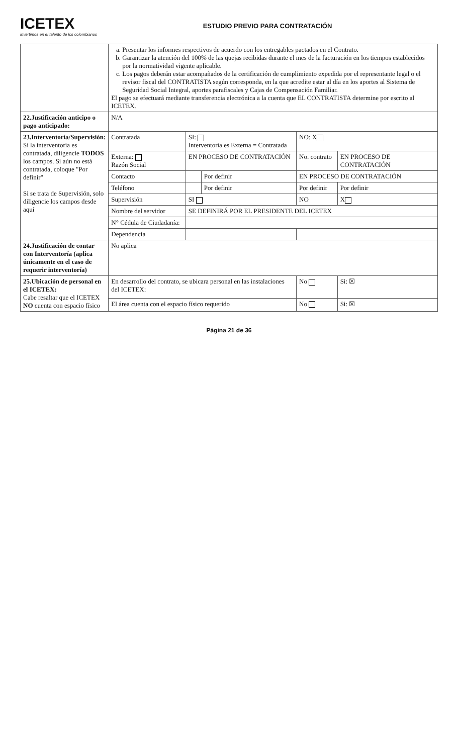ICETEX
invertimos en el talento de los colombianos
ESTUDIO PREVIO PARA CONTRATACIÓN
| | a. Presentar los informes respectivos de acuerdo con los entregables pactados en el Contrato. b. Garantizar la atención del 100% de las quejas recibidas durante el mes de la facturación en los tiempos establecidos por la normatividad vigente aplicable. c. Los pagos deberán estar acompañados de la certificación de cumplimiento expedida por el representante legal o el revisor fiscal del CONTRATISTA según corresponda, en la que acredite estar al día en los aportes al Sistema de Seguridad Social Integral, aportes parafiscales y Cajas de Compensación Familiar. El pago se efectuará mediante transferencia electrónica a la cuenta que EL CONTRATISTA determine por escrito al ICETEX. | | | | |
| 22.Justificación anticipo o pago anticipado: | N/A | | | | |
| 23.Interventoría/Supervisión: Si la interventoría es contratada, diligencie TODOS los campos. Si aún no está contratada, coloque "Por definir" Si se trata de Supervisión, solo diligencie los campos desde aquí | Contratada | SI: Interventoría es Externa = Contratada | | NO: X | |
| | Externa: Razón Social | EN PROCESO DE CONTRATACIÓN | | No. contrato | EN PROCESO DE CONTRATACIÓN |
| | Contacto | | Por definir | EN PROCESO DE CONTRATACIÓN | |
| | Teléfono | | Por definir | Por definir | Por definir |
| | Supervisión | SI | | NO | X |
| | Nombre del servidor | SE DEFINIRÁ POR EL PRESIDENTE DEL ICETEX | | | |
| | N° Cédula de Ciudadanía: | | | | |
| | Dependencia | | | | |
| 24.Justificación de contar con Interventoría (aplica únicamente en el caso de requerir interventoría) | No aplica | | | | |
| 25.Ubicación de personal en el ICETEX: Cabe resaltar que el ICETEX NO cuenta con espacio físico | En desarrollo del contrato, se ubicara personal en las instalaciones del ICETEX: | | | No | Si: ☒ |
| | El área cuenta con el espacio físico requerido | | | No | Si: ☒ |
Página 21 de 36